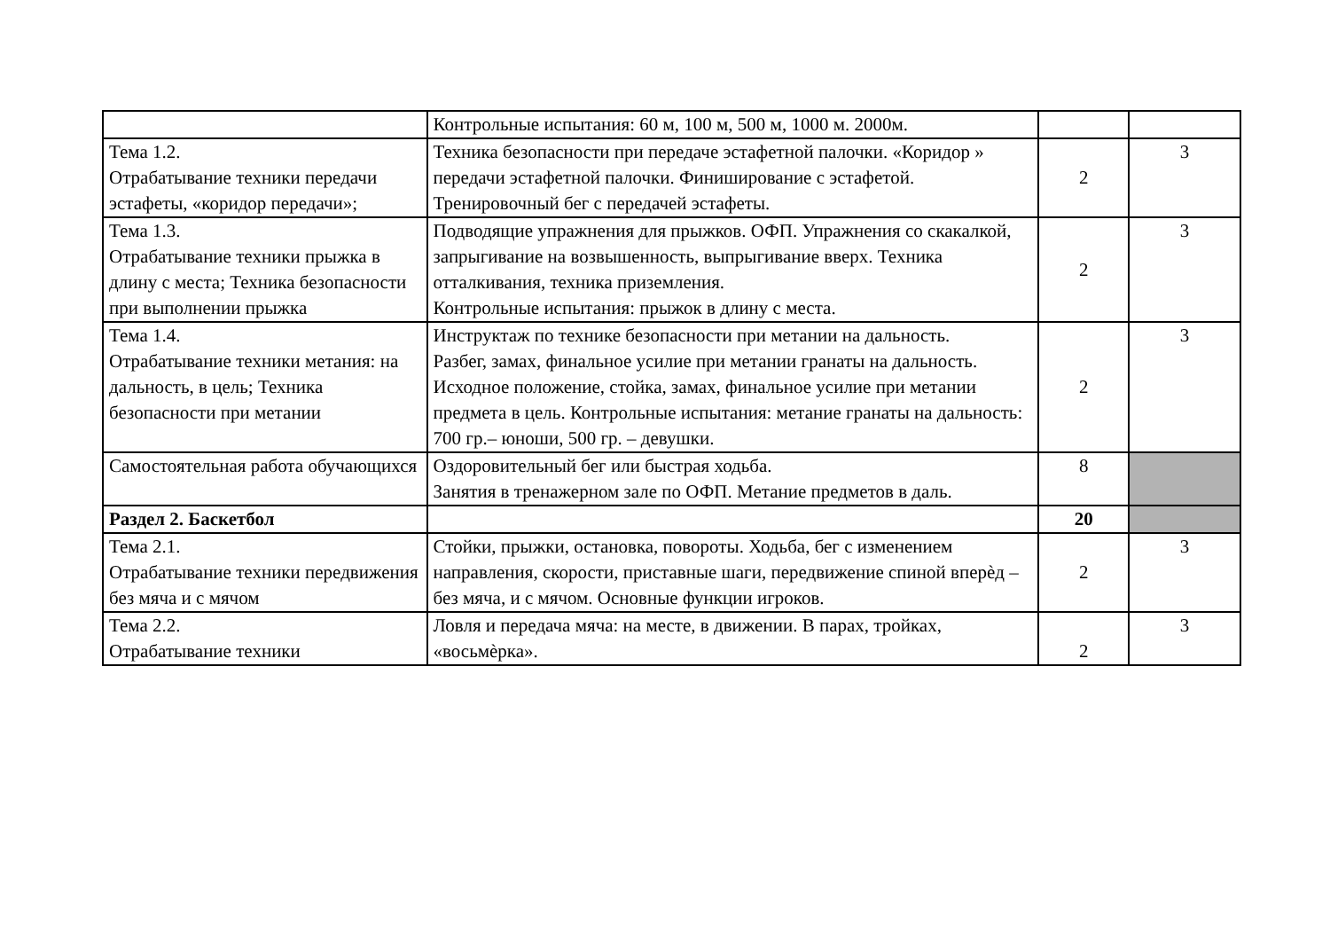| | Контрольные испытания: 60 м, 100 м, 500 м, 1000 м. 2000м. | | |
| Тема 1.2. Отрабатывание техники передачи эстафеты, «коридор передачи»; | Техника безопасности при передаче эстафетной палочки. «Коридор » передачи эстафетной палочки. Финиширование с эстафетой. Тренировочный бег с передачей эстафеты. | 2 | 3 |
| Тема 1.3. Отрабатывание техники прыжка в длину с места; Техника безопасности при выполнении прыжка | Подводящие упражнения для прыжков. ОФП. Упражнения со скакалкой, запрыгивание на возвышенность, выпрыгивание вверх. Техника отталкивания, техника приземления. Контрольные испытания: прыжок в длину с места. | 2 | 3 |
| Тема 1.4. Отрабатывание техники метания: на дальность, в цель; Техника безопасности при метании | Инструктаж по технике безопасности при метании на дальность. Разбег, замах, финальное усилие при метании гранаты на дальность. Исходное положение, стойка, замах, финальное усилие при метании предмета в цель. Контрольные испытания: метание гранаты на дальность: 700 гр.– юноши, 500 гр. – девушки. | 2 | 3 |
| Самостоятельная работа обучающихся | Оздоровительный бег или быстрая ходьба. Занятия в тренажерном зале по ОФП. Метание предметов в даль. | 8 | |
| Раздел 2. Баскетбол | | 20 | |
| Тема 2.1. Отрабатывание техники передвижения без мяча и с мячом | Стойки, прыжки, остановка, повороты. Ходьба, бег с изменением направления, скорости, приставные шаги, передвижение спиной вперѐд – без мяча, и с мячом. Основные функции игроков. | 2 | 3 |
| Тема 2.2. Отрабатывание техники | Ловля и передача мяча: на месте, в движении. В парах, тройках, «восьмѐрка». | 2 | 3 |